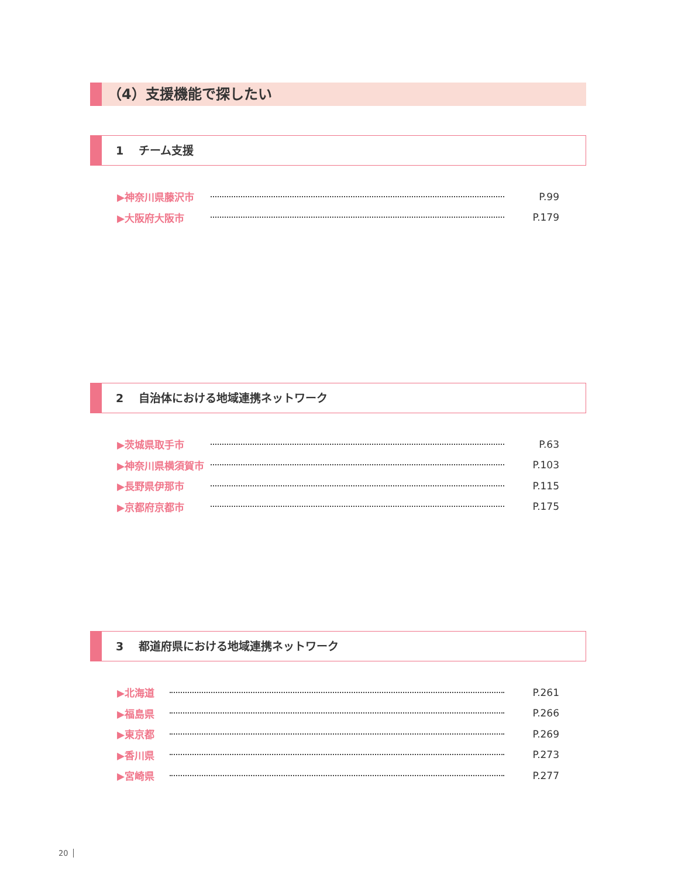（4）支援機能で探したい
1　 チーム支援
▶神奈川県藤沢市 P.99
▶大阪府大阪市 P.179
2　 自治体における地域連携ネットワーク
▶茨城県取手市 P.63
▶神奈川県横須賀市 P.103
▶長野県伊那市 P.115
▶京都府京都市 P.175
3　 都道府県における地域連携ネットワーク
▶北海道 P.261
▶福島県 P.266
▶東京都 P.269
▶香川県 P.273
▶宮崎県 P.277
20